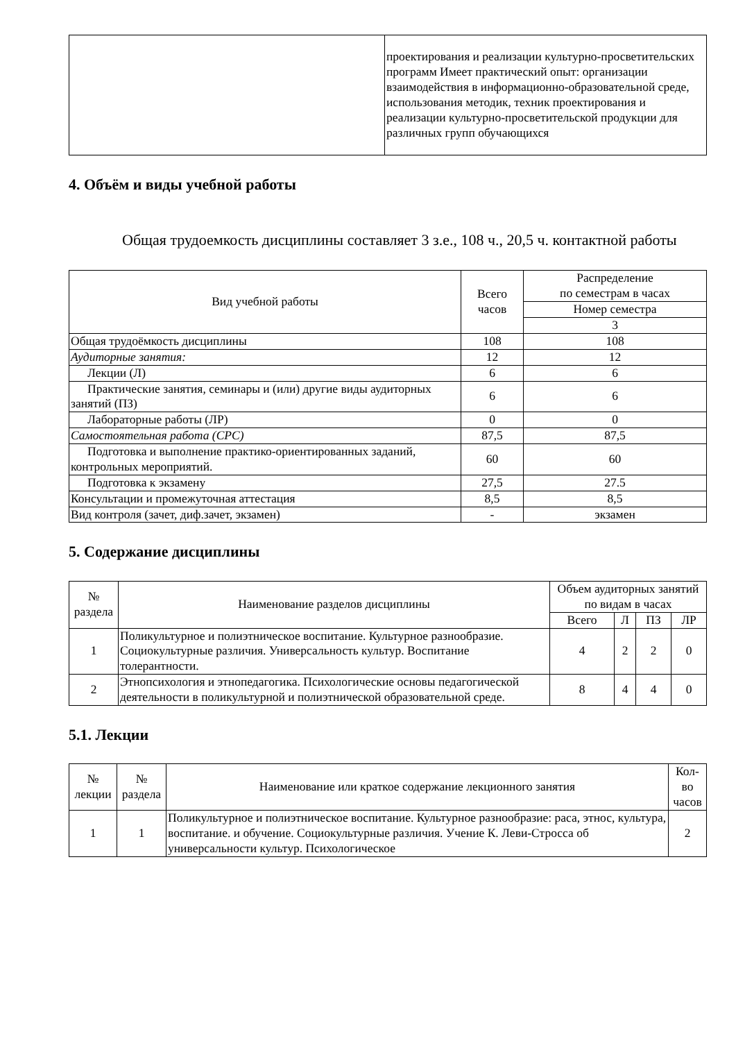| | проектирования и реализации культурно-просветительских программ Имеет практический опыт: организации взаимодействия в информационно-образовательной среде, использования методик, техник проектирования и реализации культурно-просветительской продукции для различных групп обучающихся |
4. Объём и виды учебной работы
Общая трудоемкость дисциплины составляет 3 з.е., 108 ч., 20,5 ч. контактной работы
| Вид учебной работы | Всего часов | Распределение по семестрам в часах |
| --- | --- | --- |
| | | Номер семестра |
| | | 3 |
| Общая трудоёмкость дисциплины | 108 | 108 |
| Аудиторные занятия: | 12 | 12 |
| Лекции (Л) | 6 | 6 |
| Практические занятия, семинары и (или) другие виды аудиторных занятий (ПЗ) | 6 | 6 |
| Лабораторные работы (ЛР) | 0 | 0 |
| Самостоятельная работа (СРС) | 87,5 | 87,5 |
| Подготовка и выполнение практико-ориентированных заданий, контрольных мероприятий. | 60 | 60 |
| Подготовка к экзамену | 27,5 | 27.5 |
| Консультации и промежуточная аттестация | 8,5 | 8,5 |
| Вид контроля (зачет, диф.зачет, экзамен) | - | экзамен |
5. Содержание дисциплины
| № раздела | Наименование разделов дисциплины | Объем аудиторных занятий по видам в часах | | | |
| --- | --- | --- | --- | --- | --- |
| | | Всего | Л | ПЗ | ЛР |
| 1 | Поликультурное и полиэтническое воспитание. Культурное разнообразие. Социокультурные различия. Универсальность культур. Воспитание толерантности. | 4 | 2 | 2 | 0 |
| 2 | Этнопсихология и этнопедагогика. Психологические основы педагогической деятельности в поликультурной и полиэтнической образовательной среде. | 8 | 4 | 4 | 0 |
5.1. Лекции
| № лекции | № раздела | Наименование или краткое содержание лекционного занятия | Кол-во часов |
| --- | --- | --- | --- |
| 1 | 1 | Поликультурное и полиэтническое воспитание. Культурное разнообразие: раса, этнос, культура, воспитание. и обучение. Социокультурные различия. Учение К. Леви-Стросса об универсальности культур. Психологическое | 2 |